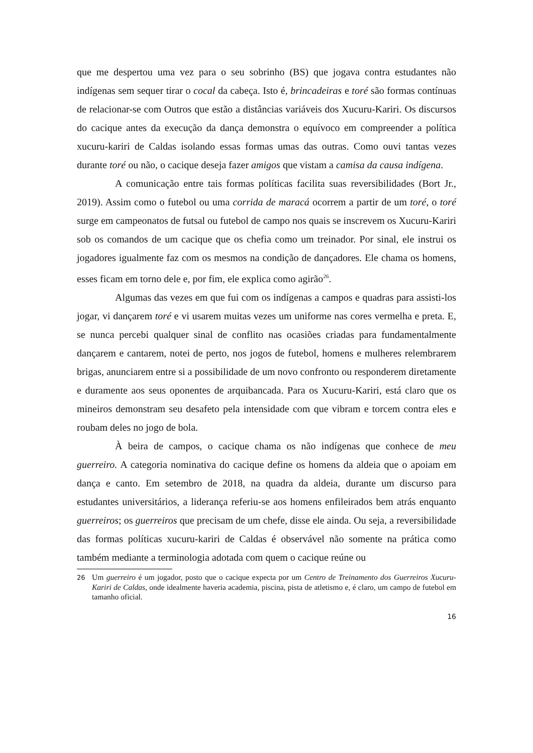que me despertou uma vez para o seu sobrinho (BS) que jogava contra estudantes não indígenas sem sequer tirar o cocal da cabeça. Isto é, brincadeiras e toré são formas contínuas de relacionar-se com Outros que estão a distâncias variáveis dos Xucuru-Kariri. Os discursos do cacique antes da execução da dança demonstra o equívoco em compreender a política xucuru-kariri de Caldas isolando essas formas umas das outras. Como ouvi tantas vezes durante toré ou não, o cacique deseja fazer amigos que vistam a camisa da causa indígena.
A comunicação entre tais formas políticas facilita suas reversibilidades (Bort Jr., 2019). Assim como o futebol ou uma corrida de maracá ocorrem a partir de um toré, o toré surge em campeonatos de futsal ou futebol de campo nos quais se inscrevem os Xucuru-Kariri sob os comandos de um cacique que os chefia como um treinador. Por sinal, ele instrui os jogadores igualmente faz com os mesmos na condição de dançadores. Ele chama os homens, esses ficam em torno dele e, por fim, ele explica como agirão<sup>26</sup>.
Algumas das vezes em que fui com os indígenas a campos e quadras para assisti-los jogar, vi dançarem toré e vi usarem muitas vezes um uniforme nas cores vermelha e preta. E, se nunca percebi qualquer sinal de conflito nas ocasiões criadas para fundamentalmente dançarem e cantarem, notei de perto, nos jogos de futebol, homens e mulheres relembrarem brigas, anunciarem entre si a possibilidade de um novo confronto ou responderem diretamente e duramente aos seus oponentes de arquibancada. Para os Xucuru-Kariri, está claro que os mineiros demonstram seu desafeto pela intensidade com que vibram e torcem contra eles e roubam deles no jogo de bola.
À beira de campos, o cacique chama os não indígenas que conhece de meu guerreiro. A categoria nominativa do cacique define os homens da aldeia que o apoiam em dança e canto. Em setembro de 2018, na quadra da aldeia, durante um discurso para estudantes universitários, a liderança referiu-se aos homens enfileirados bem atrás enquanto guerreiros; os guerreiros que precisam de um chefe, disse ele ainda. Ou seja, a reversibilidade das formas políticas xucuru-kariri de Caldas é observável não somente na prática como também mediante a terminologia adotada com quem o cacique reúne ou
26 Um guerreiro é um jogador, posto que o cacique expecta por um Centro de Treinamento dos Guerreiros Xucuru-Kariri de Caldas, onde idealmente haveria academia, piscina, pista de atletismo e, é claro, um campo de futebol em tamanho oficial.
16